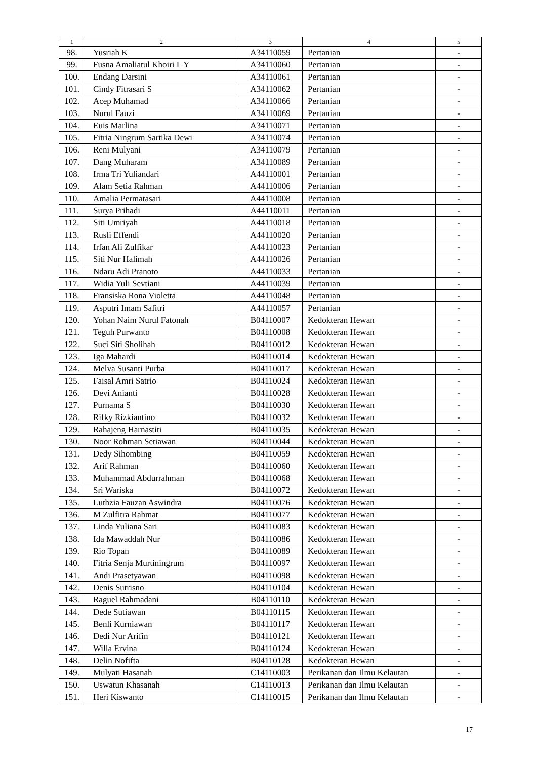| 1 | 2 | 3 | 4 | 5 |
| --- | --- | --- | --- | --- |
| 98. | Yusriah K | A34110059 | Pertanian | - |
| 99. | Fusna Amaliatul Khoiri L Y | A34110060 | Pertanian | - |
| 100. | Endang Darsini | A34110061 | Pertanian | - |
| 101. | Cindy Fitrasari S | A34110062 | Pertanian | - |
| 102. | Acep Muhamad | A34110066 | Pertanian | - |
| 103. | Nurul Fauzi | A34110069 | Pertanian | - |
| 104. | Euis Marlina | A34110071 | Pertanian | - |
| 105. | Fitria Ningrum Sartika Dewi | A34110074 | Pertanian | - |
| 106. | Reni Mulyani | A34110079 | Pertanian | - |
| 107. | Dang Muharam | A34110089 | Pertanian | - |
| 108. | Irma Tri Yuliandari | A44110001 | Pertanian | - |
| 109. | Alam Setia Rahman | A44110006 | Pertanian | - |
| 110. | Amalia Permatasari | A44110008 | Pertanian | - |
| 111. | Surya Prihadi | A44110011 | Pertanian | - |
| 112. | Siti Umriyah | A44110018 | Pertanian | - |
| 113. | Rusli Effendi | A44110020 | Pertanian | - |
| 114. | Irfan Ali Zulfikar | A44110023 | Pertanian | - |
| 115. | Siti Nur Halimah | A44110026 | Pertanian | - |
| 116. | Ndaru Adi Pranoto | A44110033 | Pertanian | - |
| 117. | Widia Yuli Sevtiani | A44110039 | Pertanian | - |
| 118. | Fransiska Rona Violetta | A44110048 | Pertanian | - |
| 119. | Asputri Imam Safitri | A44110057 | Pertanian | - |
| 120. | Yohan Naim Nurul Fatonah | B04110007 | Kedokteran Hewan | - |
| 121. | Teguh Purwanto | B04110008 | Kedokteran Hewan | - |
| 122. | Suci Siti Sholihah | B04110012 | Kedokteran Hewan | - |
| 123. | Iga Mahardi | B04110014 | Kedokteran Hewan | - |
| 124. | Melva Susanti Purba | B04110017 | Kedokteran Hewan | - |
| 125. | Faisal Amri Satrio | B04110024 | Kedokteran Hewan | - |
| 126. | Devi Anianti | B04110028 | Kedokteran Hewan | - |
| 127. | Purnama S | B04110030 | Kedokteran Hewan | - |
| 128. | Rifky Rizkiantino | B04110032 | Kedokteran Hewan | - |
| 129. | Rahajeng Harnastiti | B04110035 | Kedokteran Hewan | - |
| 130. | Noor Rohman Setiawan | B04110044 | Kedokteran Hewan | - |
| 131. | Dedy Sihombing | B04110059 | Kedokteran Hewan | - |
| 132. | Arif Rahman | B04110060 | Kedokteran Hewan | - |
| 133. | Muhammad Abdurrahman | B04110068 | Kedokteran Hewan | - |
| 134. | Sri Wariska | B04110072 | Kedokteran Hewan | - |
| 135. | Luthzia Fauzan Aswindra | B04110076 | Kedokteran Hewan | - |
| 136. | M Zulfitra Rahmat | B04110077 | Kedokteran Hewan | - |
| 137. | Linda Yuliana Sari | B04110083 | Kedokteran Hewan | - |
| 138. | Ida Mawaddah Nur | B04110086 | Kedokteran Hewan | - |
| 139. | Rio Topan | B04110089 | Kedokteran Hewan | - |
| 140. | Fitria Senja Murtiningrum | B04110097 | Kedokteran Hewan | - |
| 141. | Andi Prasetyawan | B04110098 | Kedokteran Hewan | - |
| 142. | Denis Sutrisno | B04110104 | Kedokteran Hewan | - |
| 143. | Raguel Rahmadani | B04110110 | Kedokteran Hewan | - |
| 144. | Dede Sutiawan | B04110115 | Kedokteran Hewan | - |
| 145. | Benli Kurniawan | B04110117 | Kedokteran Hewan | - |
| 146. | Dedi Nur Arifin | B04110121 | Kedokteran Hewan | - |
| 147. | Willa Ervina | B04110124 | Kedokteran Hewan | - |
| 148. | Delin Nofifta | B04110128 | Kedokteran Hewan | - |
| 149. | Mulyati Hasanah | C14110003 | Perikanan dan Ilmu Kelautan | - |
| 150. | Uswatun Khasanah | C14110013 | Perikanan dan Ilmu Kelautan | - |
| 151. | Heri Kiswanto | C14110015 | Perikanan dan Ilmu Kelautan | - |
17